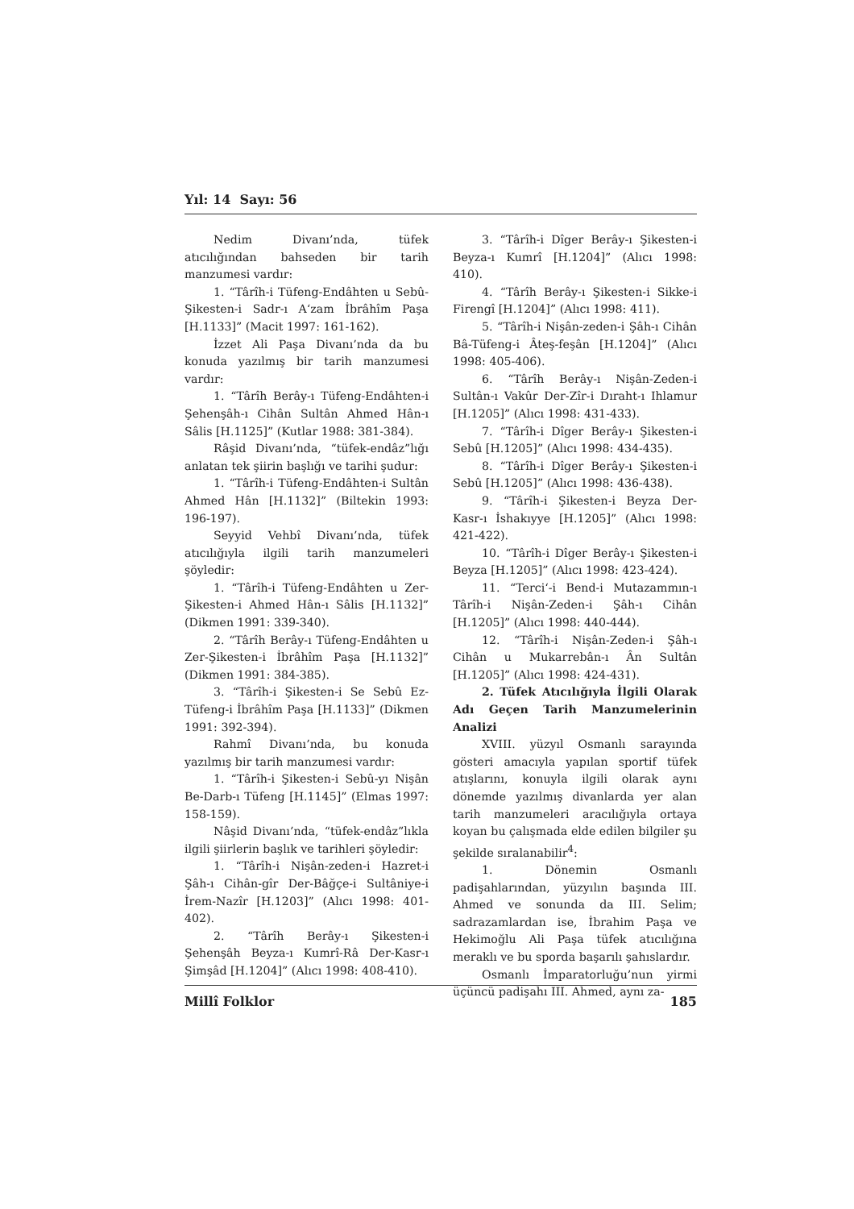Yıl: 14 Sayı: 56
Nedim Divanı’nda, tüfek atıcılığından bahseden bir tarih manzumesi vardır:
1. “Târîh-i Tüfeng-Endâhten u Sebû-Şikesten-i Sadr-ı A‘zam İbrâhîm Paşa [H.1133]” (Macit 1997: 161-162).
İzzet Ali Paşa Divanı’nda da bu konuda yazılmış bir tarih manzumesi vardır:
1. “Târîh Berây-ı Tüfeng-Endâhten-i Şehenşâh-ı Cihân Sultân Ahmed Hân-ı Sâlis [H.1125]” (Kutlar 1988: 381-384).
Râşid Divanı’nda, “tüfek-endâz”lığı anlatan tek şiirin başlığı ve tarihi şudur:
1. “Târîh-i Tüfeng-Endâhten-i Sultân Ahmed Hân [H.1132]” (Biltekin 1993: 196-197).
Seyyid Vehbî Divanı’nda, tüfek atıcılığıyla ilgili tarih manzumeleri şöyledir:
1. “Târîh-i Tüfeng-Endâhten u Zer-Şikesten-i Ahmed Hân-ı Sâlis [H.1132]” (Dikmen 1991: 339-340).
2. “Târîh Berây-ı Tüfeng-Endâhten u Zer-Şikesten-i İbrâhîm Paşa [H.1132]” (Dikmen 1991: 384-385).
3. “Târîh-i Şikesten-i Se Sebû Ez-Tüfeng-i İbrâhîm Paşa [H.1133]” (Dikmen 1991: 392-394).
Rahmî Divanı’nda, bu konuda yazılmış bir tarih manzumesi vardır:
1. “Târîh-i Şikesten-i Sebû-yı Nişân Be-Darb-ı Tüfeng [H.1145]” (Elmas 1997: 158-159).
Nâşid Divanı’nda, “tüfek-endâz”lıkla ilgili şiirlerin başlık ve tarihleri şöyledir:
1. “Târîh-i Nişân-zeden-i Hazret-i Şâh-ı Cihân-gîr Der-Bâğçe-i Sultâniye-i İrem-Nazîr [H.1203]” (Alıcı 1998: 401-402).
2. “Târîh Berây-ı Şikesten-i Şehenşâh Beyza-ı Kumrî-Râ Der-Kasr-ı Şimşâd [H.1204]” (Alıcı 1998: 408-410).
3. “Târîh-i Dîger Berây-ı Şikesten-i Beyza-ı Kumrî [H.1204]” (Alıcı 1998: 410).
4. “Târîh Berây-ı Şikesten-i Sikke-i Firengî [H.1204]” (Alıcı 1998: 411).
5. “Târîh-i Nişân-zeden-i Şâh-ı Cihân Bâ-Tüfeng-i Âteş-feşân [H.1204]” (Alıcı 1998: 405-406).
6. “Târîh Berây-ı Nişân-Zeden-i Sultân-ı Vakûr Der-Zîr-i Dıraht-ı Ihlamur [H.1205]” (Alıcı 1998: 431-433).
7. “Târîh-i Dîger Berây-ı Şikesten-i Sebû [H.1205]” (Alıcı 1998: 434-435).
8. “Târîh-i Dîger Berây-ı Şikesten-i Sebû [H.1205]” (Alıcı 1998: 436-438).
9. “Târîh-i Şikesten-i Beyza Der-Kasr-ı İshakıyye [H.1205]” (Alıcı 1998: 421-422).
10. “Târîh-i Dîger Berây-ı Şikesten-i Beyza [H.1205]” (Alıcı 1998: 423-424).
11. “Terci‘-i Bend-i Mutazammın-ı Târîh-i Nişân-Zeden-i Şâh-ı Cihân [H.1205]” (Alıcı 1998: 440-444).
12. “Târîh-i Nişân-Zeden-i Şâh-ı Cihân u Mukarrebân-ı Ân Sultân [H.1205]” (Alıcı 1998: 424-431).
2. Tüfek Atıcılığıyla İlgili Olarak Adı Geçen Tarih Manzumelerinin Analizi
XVIII. yüzyıl Osmanlı sarayında gösteri amacıyla yapılan sportif tüfek atışlarını, konuyla ilgili olarak aynı dönemde yazılmış divanlarda yer alan tarih manzumeleri aracılığıyla ortaya koyan bu çalışmada elde edilen bilgiler şu şekilde sıralanabilir<sup>4</sup>:
1. Dönemin Osmanlı padişahlarından, yüzyılın başında III. Ahmed ve sonunda da III. Selim; sadrazamlardan ise, İbrahim Paşa ve Hekimoğlu Ali Paşa tüfek atıcılığına meraklı ve bu sporda başarılı şahıslardır.
Osmanlı İmparatorluğu’nun yirmi üçüncü padişahı III. Ahmed, aynı za-
Millî Folklor 185